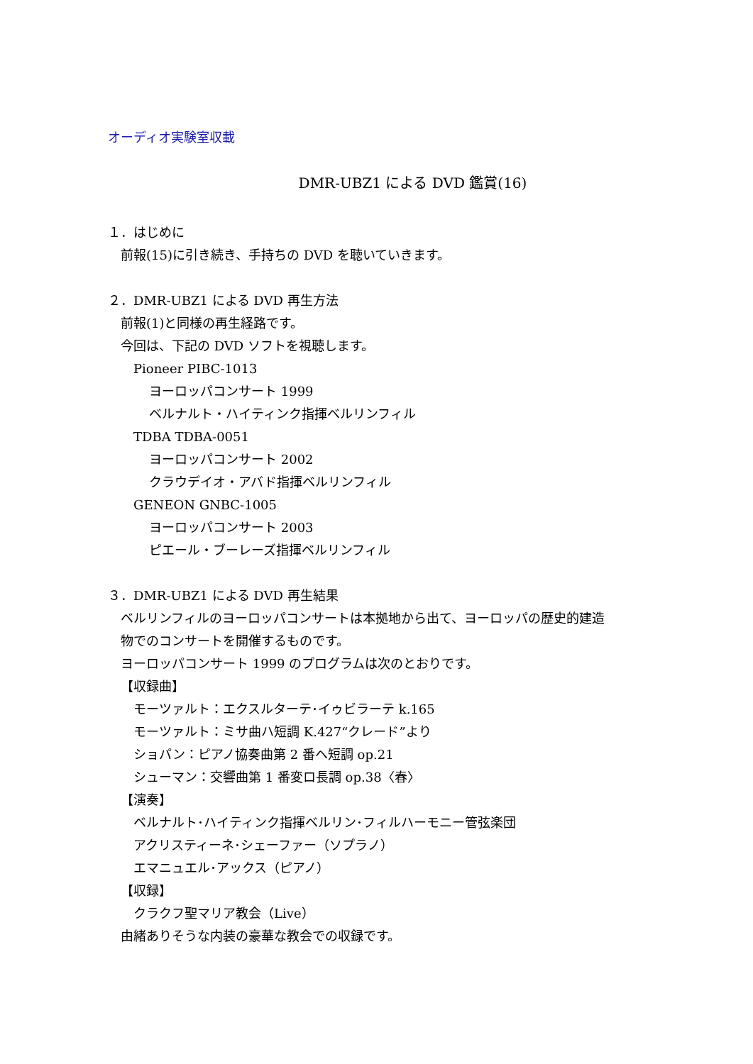オーディオ実験室収載
DMR-UBZ1 による DVD 鑑賞(16)
１．はじめに
前報(15)に引き続き、手持ちの DVD を聴いていきます。
２．DMR-UBZ1 による DVD 再生方法
前報(1)と同様の再生経路です。
今回は、下記の DVD ソフトを視聴します。
Pioneer PIBC-1013
ヨーロッパコンサート 1999
ベルナルト・ハイティンク指揮ベルリンフィル
TDBA TDBA-0051
ヨーロッパコンサート 2002
クラウデイオ・アバド指揮ベルリンフィル
GENEON GNBC-1005
ヨーロッパコンサート 2003
ピエール・ブーレーズ指揮ベルリンフィル
３．DMR-UBZ1 による DVD 再生結果
ベルリンフィルのヨーロッパコンサートは本拠地から出て、ヨーロッパの歴史的建造
物でのコンサートを開催するものです。
ヨーロッパコンサート 1999 のプログラムは次のとおりです。
【収録曲】
モーツァルト：エクスルターテ･イゥビラーテ k.165
モーツァルト：ミサ曲ハ短調 K.427“クレード”より
ショパン：ピアノ協奏曲第 2 番ヘ短調 op.21
シューマン：交響曲第 1 番変ロ長調 op.38〈春〉
【演奏】
ベルナルト･ハイティンク指揮ベルリン･フィルハーモニー管弦楽団
アクリスティーネ･シェーファー（ソプラノ）
エマニュエル･アックス（ピアノ）
【収録】
クラクフ聖マリア教会（Live）
由緒ありそうな内装の豪華な教会での収録です。